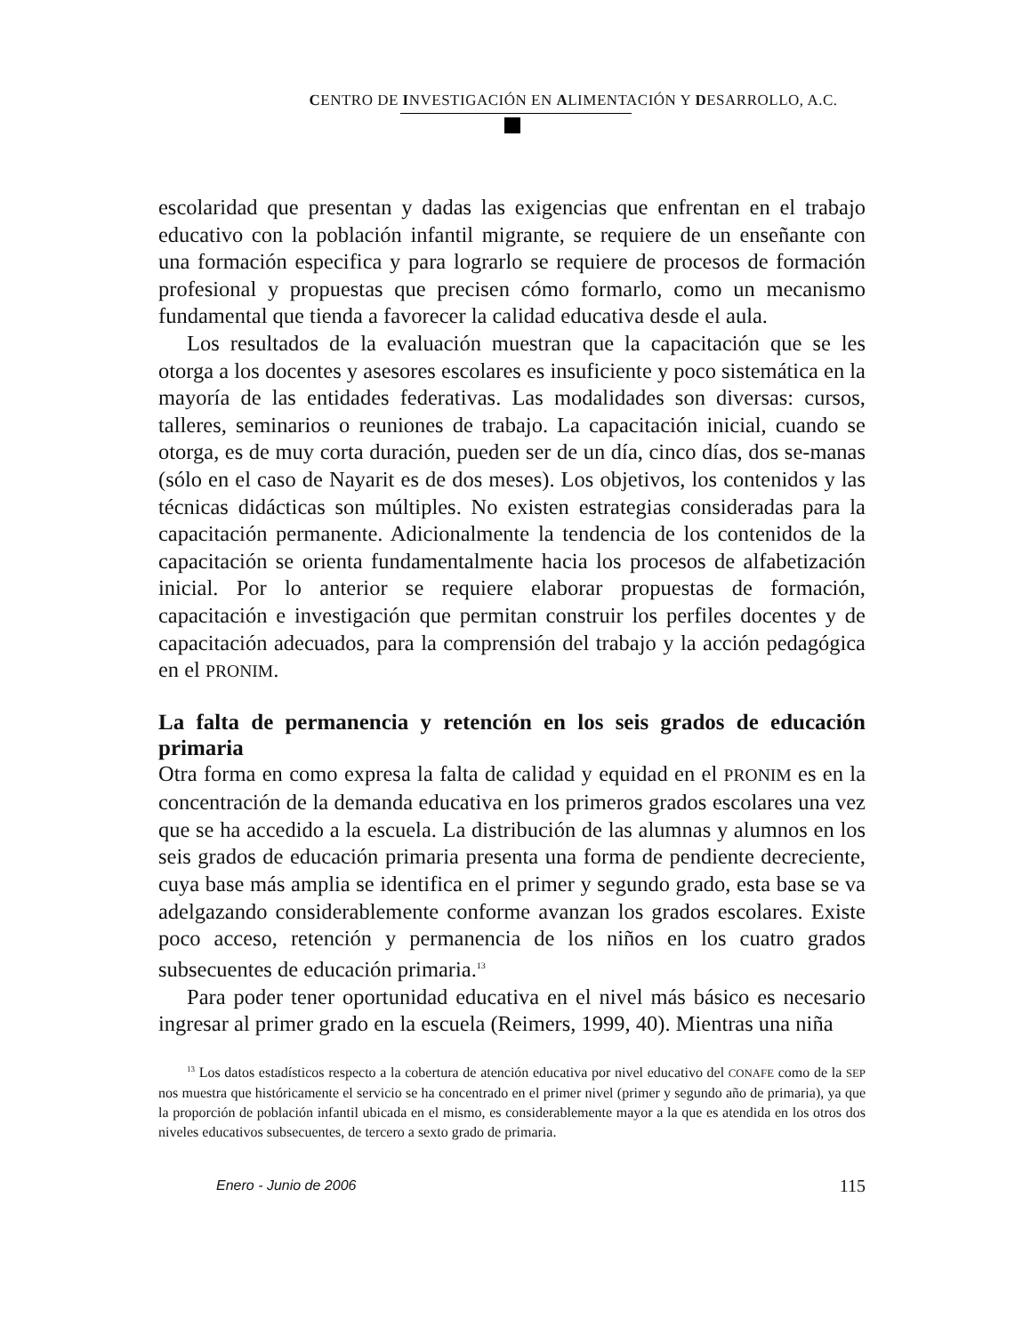CENTRO DE INVESTIGACIÓN EN ALIMENTACIÓN Y DESARROLLO, A.C.
escolaridad que presentan y dadas las exigencias que enfrentan en el trabajo educativo con la población infantil migrante, se requiere de un enseñante con una formación especifica y para lograrlo se requiere de procesos de formación profesional y propuestas que precisen cómo formarlo, como un mecanismo fundamental que tienda a favorecer la calidad educativa desde el aula.
Los resultados de la evaluación muestran que la capacitación que se les otorga a los docentes y asesores escolares es insuficiente y poco sistemática en la mayoría de las entidades federativas. Las modalidades son diversas: cursos, talleres, seminarios o reuniones de trabajo. La capacitación inicial, cuando se otorga, es de muy corta duración, pueden ser de un día, cinco días, dos se-manas (sólo en el caso de Nayarit es de dos meses). Los objetivos, los contenidos y las técnicas didácticas son múltiples. No existen estrategias consideradas para la capacitación permanente. Adicionalmente la tendencia de los contenidos de la capacitación se orienta fundamentalmente hacia los procesos de alfabetización inicial. Por lo anterior se requiere elaborar propuestas de formación, capacitación e investigación que permitan construir los perfiles docentes y de capacitación adecuados, para la comprensión del trabajo y la acción pedagógica en el PRONIM.
La falta de permanencia y retención en los seis grados de educación primaria
Otra forma en como expresa la falta de calidad y equidad en el PRONIM es en la concentración de la demanda educativa en los primeros grados escolares una vez que se ha accedido a la escuela. La distribución de las alumnas y alumnos en los seis grados de educación primaria presenta una forma de pendiente decreciente, cuya base más amplia se identifica en el primer y segundo grado, esta base se va adelgazando considerablemente conforme avanzan los grados escolares. Existe poco acceso, retención y permanencia de los niños en los cuatro grados subsecuentes de educación primaria.<sup>13</sup>
Para poder tener oportunidad educativa en el nivel más básico es necesario ingresar al primer grado en la escuela (Reimers, 1999, 40). Mientras una niña
<sup>13</sup> Los datos estadísticos respecto a la cobertura de atención educativa por nivel educativo del CONAFE como de la SEP nos muestra que históricamente el servicio se ha concentrado en el primer nivel (primer y segundo año de primaria), ya que la proporción de población infantil ubicada en el mismo, es considerablemente mayor a la que es atendida en los otros dos niveles educativos subsecuentes, de tercero a sexto grado de primaria.
Enero - Junio de 2006 115